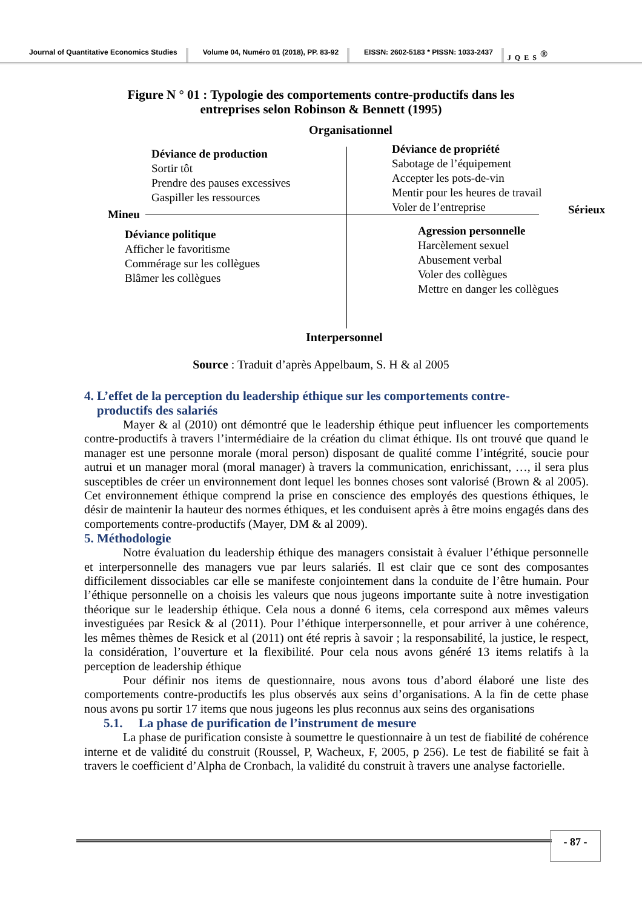Journal of Quantitative Economics Studies
Volume 04, Numéro 01 (2018), PP. 83-92
EISSN: 2602-5183 * PISSN: 1033-2437
JQES<sup>®</sup>
Figure N ° 01 : Typologie des comportements contre-productifs dans les
entreprises selon Robinson & Bennett (1995)
Organisationnel
Déviance de production
Sortir tôt
Prendre des pauses excessives
Gaspiller les ressources
Déviance de propriété
Sabotage de l’équipement
Accepter les pots-de-vin
Mentir pour les heures de travail
Voler de l’entreprise
Mineu Sérieux
Déviance politique
Afficher le favoritisme
Commérage sur les collègues
Blâmer les collègues
Agression personnelle
Harcèlement sexuel
Abusement verbal
Voler des collègues
Mettre en danger les collègues
Interpersonnel
Source : Traduit d’après Appelbaum, S. H & al 2005
4. L’effet de la perception du leadership éthique sur les comportements contre-
productifs des salariés
Mayer & al (2010) ont démontré que le leadership éthique peut influencer les comportements contre-productifs à travers l’intermédiaire de la création du climat éthique. Ils ont trouvé que quand le manager est une personne morale (moral person) disposant de qualité comme l’intégrité, soucie pour autrui et un manager moral (moral manager) à travers la communication, enrichissant, …, il sera plus susceptibles de créer un environnement dont lequel les bonnes choses sont valorisé (Brown & al 2005). Cet environnement éthique comprend la prise en conscience des employés des questions éthiques, le désir de maintenir la hauteur des normes éthiques, et les conduisent après à être moins engagés dans des comportements contre-productifs (Mayer, DM & al 2009).
5. Méthodologie
Notre évaluation du leadership éthique des managers consistait à évaluer l’éthique personnelle et interpersonnelle des managers vue par leurs salariés. Il est clair que ce sont des composantes difficilement dissociables car elle se manifeste conjointement dans la conduite de l’être humain. Pour l’éthique personnelle on a choisis les valeurs que nous jugeons importante suite à notre investigation théorique sur le leadership éthique. Cela nous a donné 6 items, cela correspond aux mêmes valeurs investiguées par Resick & al (2011). Pour l’éthique interpersonnelle, et pour arriver à une cohérence, les mêmes thèmes de Resick et al (2011) ont été repris à savoir ; la responsabilité, la justice, le respect, la considération, l’ouverture et la flexibilité. Pour cela nous avons généré 13 items relatifs à la perception de leadership éthique
Pour définir nos items de questionnaire, nous avons tous d’abord élaboré une liste des comportements contre-productifs les plus observés aux seins d’organisations. A la fin de cette phase nous avons pu sortir 17 items que nous jugeons les plus reconnus aux seins des organisations
5.1. La phase de purification de l’instrument de mesure
La phase de purification consiste à soumettre le questionnaire à un test de fiabilité de cohérence interne et de validité du construit (Roussel, P, Wacheux, F, 2005, p 256). Le test de fiabilité se fait à travers le coefficient d’Alpha de Cronbach, la validité du construit à travers une analyse factorielle.
- 87 -